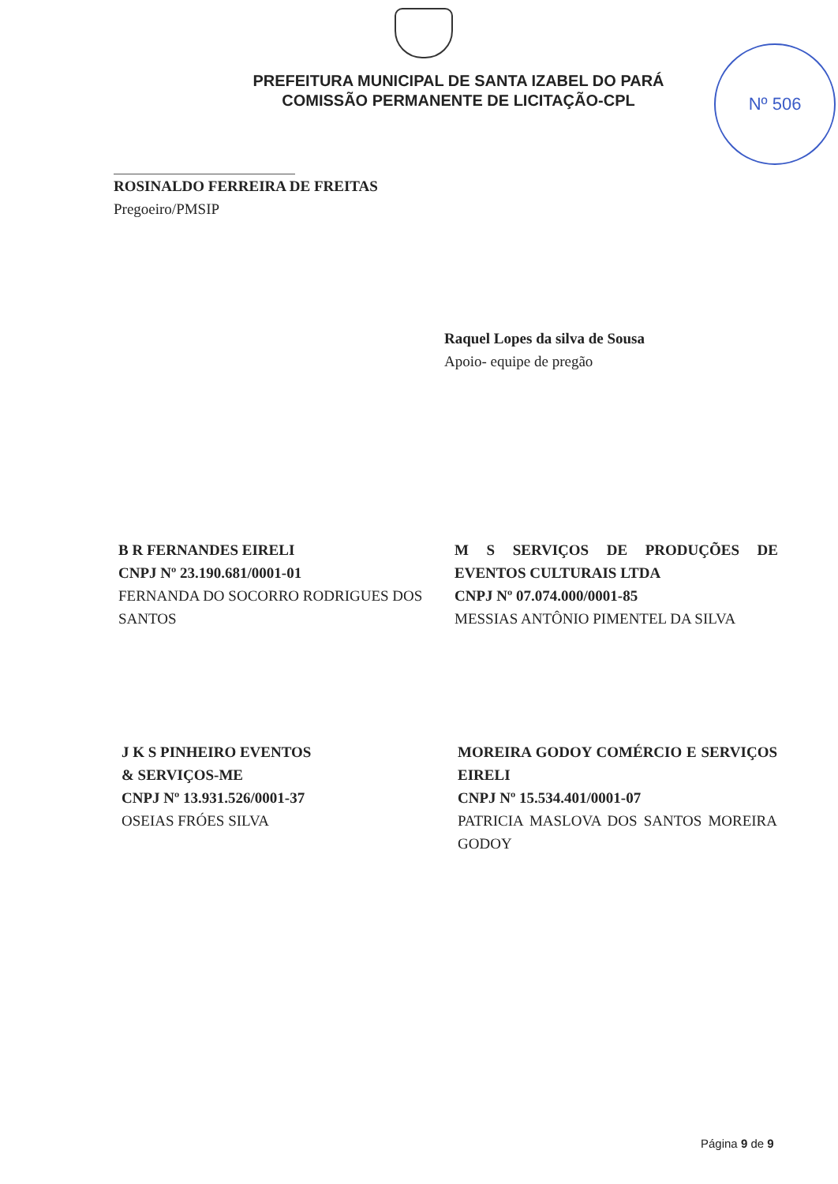Nº 506
PREFEITURA MUNICIPAL DE SANTA IZABEL DO PARÁ
COMISSÃO PERMANENTE DE LICITAÇÃO-CPL
ROSINALDO FERREIRA DE FREITAS
Pregoeiro/PMSIP
Raquel Lopes da silva de Sousa
Apoio- equipe de pregão
B R FERNANDES EIRELI
CNPJ Nº 23.190.681/0001-01
FERNANDA DO SOCORRO RODRIGUES DOS SANTOS
M S SERVIÇOS DE PRODUÇÕES DE EVENTOS CULTURAIS LTDA
CNPJ Nº 07.074.000/0001-85
MESSIAS ANTÔNIO PIMENTEL DA SILVA
J K S PINHEIRO EVENTOS
& SERVIÇOS-ME
CNPJ Nº 13.931.526/0001-37
OSEIAS FRÓES SILVA
MOREIRA GODOY COMÉRCIO E SERVIÇOS EIRELI
CNPJ Nº 15.534.401/0001-07
PATRICIA MASLOVA DOS SANTOS MOREIRA GODOY
Página 9 de 9